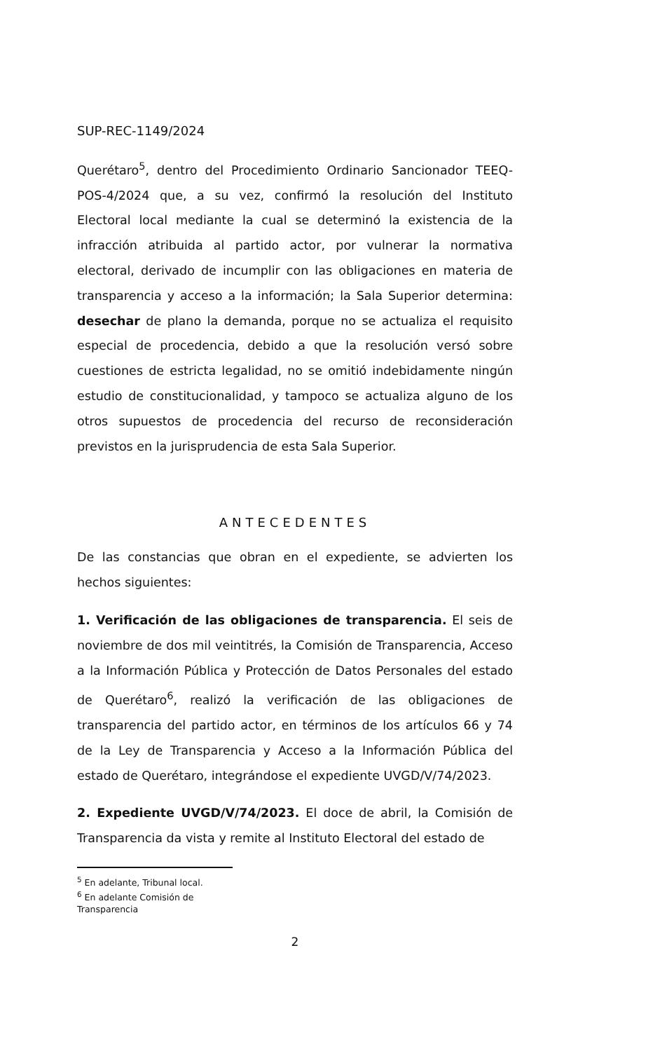SUP-REC-1149/2024
Querétaro<sup>5</sup>, dentro del Procedimiento Ordinario Sancionador TEEQ-POS-4/2024 que, a su vez, confirmó la resolución del Instituto Electoral local mediante la cual se determinó la existencia de la infracción atribuida al partido actor, por vulnerar la normativa electoral, derivado de incumplir con las obligaciones en materia de transparencia y acceso a la información; la Sala Superior determina: desechar de plano la demanda, porque no se actualiza el requisito especial de procedencia, debido a que la resolución versó sobre cuestiones de estricta legalidad, no se omitió indebidamente ningún estudio de constitucionalidad, y tampoco se actualiza alguno de los otros supuestos de procedencia del recurso de reconsideración previstos en la jurisprudencia de esta Sala Superior.
ANTECEDENTES
De las constancias que obran en el expediente, se advierten los hechos siguientes:
1. Verificación de las obligaciones de transparencia. El seis de noviembre de dos mil veintitrés, la Comisión de Transparencia, Acceso a la Información Pública y Protección de Datos Personales del estado de Querétaro<sup>6</sup>, realizó la verificación de las obligaciones de transparencia del partido actor, en términos de los artículos 66 y 74 de la Ley de Transparencia y Acceso a la Información Pública del estado de Querétaro, integrándose el expediente UVGD/V/74/2023.
2. Expediente UVGD/V/74/2023. El doce de abril, la Comisión de Transparencia da vista y remite al Instituto Electoral del estado de
<sup>5</sup> En adelante, Tribunal local.
<sup>6</sup> En adelante Comisión de Transparencia
2